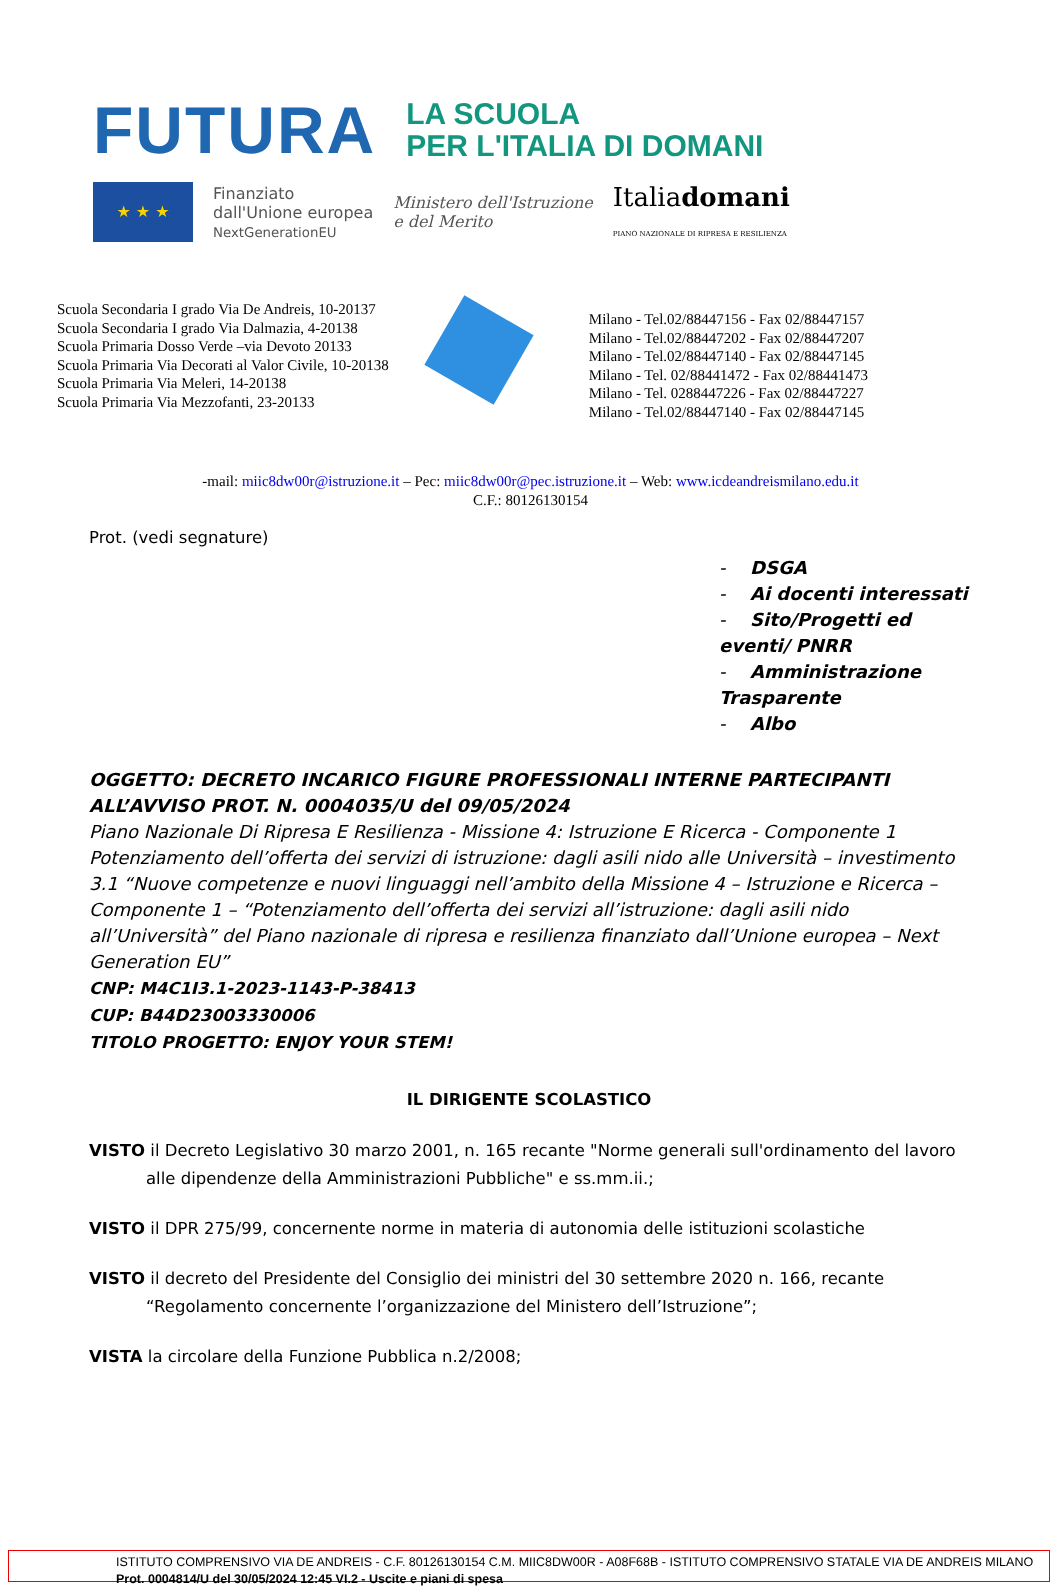FUTURA
LA SCUOLA
PER L'ITALIA DI DOMANI
★ ★ ★
Finanziato
dall'Unione europea
NextGenerationEU
Ministero dell'Istruzione
e del Merito
Italiadomani
PIANO NAZIONALE DI RIPRESA E RESILIENZA
Scuola Secondaria I grado Via De Andreis, 10-20137
Scuola Secondaria I grado Via Dalmazia, 4-20138
Scuola Primaria Dosso Verde –via Devoto 20133
Scuola Primaria Via Decorati al Valor Civile, 10-20138
Scuola Primaria Via Meleri, 14-20138
Scuola Primaria Via Mezzofanti, 23-20133
Milano - Tel.02/88447156 - Fax 02/88447157
Milano - Tel.02/88447202 - Fax 02/88447207
Milano - Tel.02/88447140 - Fax 02/88447145
Milano - Tel. 02/88441472 - Fax 02/88441473
Milano - Tel. 0288447226 - Fax 02/88447227
Milano - Tel.02/88447140 - Fax 02/88447145
-mail: miic8dw00r@istruzione.it – Pec: miic8dw00r@pec.istruzione.it – Web: www.icdeandreismilano.edu.it
C.F.: 80126130154
Prot. (vedi segnature)
- DSGA
- Ai docenti interessati
- Sito/Progetti ed eventi/ PNRR
- Amministrazione Trasparente
- Albo
OGGETTO: DECRETO INCARICO FIGURE PROFESSIONALI INTERNE PARTECIPANTI ALL’AVVISO PROT. N. 0004035/U del 09/05/2024
Piano Nazionale Di Ripresa E Resilienza - Missione 4: Istruzione E Ricerca - Componente 1 Potenziamento dell’offerta dei servizi di istruzione: dagli asili nido alle Università – investimento 3.1 “Nuove competenze e nuovi linguaggi nell’ambito della Missione 4 – Istruzione e Ricerca – Componente 1 – “Potenziamento dell’offerta dei servizi all’istruzione: dagli asili nido all’Università” del Piano nazionale di ripresa e resilienza finanziato dall’Unione europea – Next Generation EU”
CNP: M4C1I3.1-2023-1143-P-38413
CUP: B44D23003330006
TITOLO PROGETTO: ENJOY YOUR STEM!
IL DIRIGENTE SCOLASTICO
VISTO il Decreto Legislativo 30 marzo 2001, n. 165 recante "Norme generali sull'ordinamento del lavoro alle dipendenze della Amministrazioni Pubbliche" e ss.mm.ii.;
VISTO il DPR 275/99, concernente norme in materia di autonomia delle istituzioni scolastiche
VISTO il decreto del Presidente del Consiglio dei ministri del 30 settembre 2020 n. 166, recante “Regolamento concernente l’organizzazione del Ministero dell’Istruzione”;
VISTA la circolare della Funzione Pubblica n.2/2008;
ISTITUTO COMPRENSIVO VIA DE ANDREIS - C.F. 80126130154 C.M. MIIC8DW00R - A08F68B - ISTITUTO COMPRENSIVO STATALE VIA DE ANDREIS MILANO
Prot. 0004814/U del 30/05/2024 12:45 VI.2 - Uscite e piani di spesa